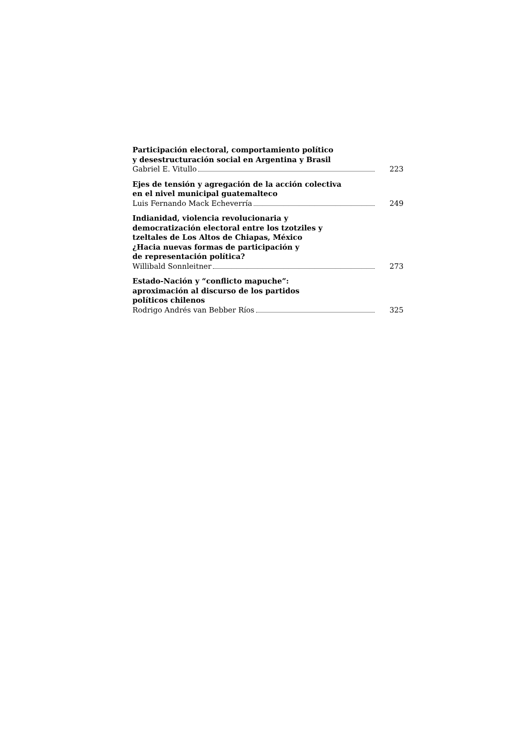Participación electoral, comportamiento político
y desestructuración social en Argentina y Brasil
Gabriel E. Vitullo 223
Ejes de tensión y agregación de la acción colectiva
en el nivel municipal guatemalteco
Luis Fernando Mack Echeverría 249
Indianidad, violencia revolucionaria y
democratización electoral entre los tzotziles y
tzeltales de Los Altos de Chiapas, México
¿Hacia nuevas formas de participación y
de representación política?
Willibald Sonnleitner 273
Estado-Nación y “conflicto mapuche”:
aproximación al discurso de los partidos
políticos chilenos
Rodrigo Andrés van Bebber Ríos 325